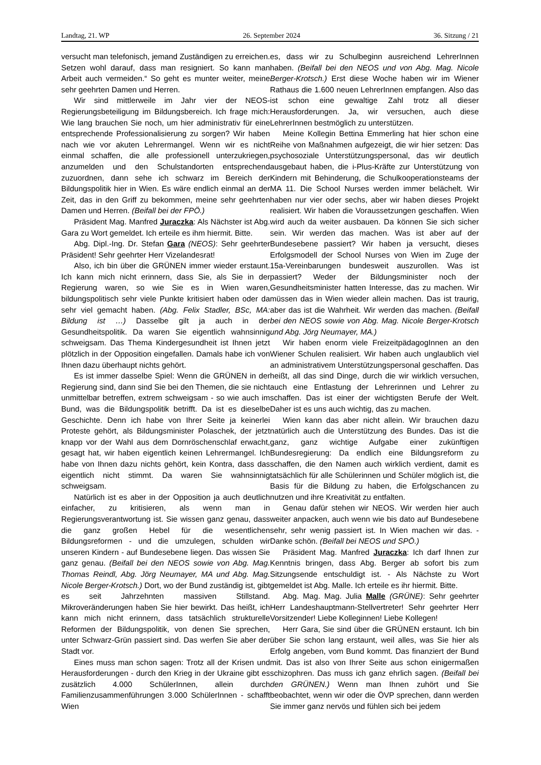Landtag, 21. WP 26. September 2024 36. Sitzung / 21
versucht man telefonisch, jemand Zuständigen zu erreichen. Setzen wohl darauf, dass man resigniert. So kann man Arbeit auch vermeiden.“ So geht es munter weiter, meine sehr geehrten Damen und Herren.
Wir sind mittlerweile im Jahr vier der NEOS-Regierungsbeteiligung im Bildungsbereich. Ich frage mich: Wie lang brauchen Sie noch, um hier administrativ für eine entsprechende Professionalisierung zu sorgen? Wir haben nach wie vor akuten Lehrermangel. Wenn wir es nicht einmal schaffen, die alle professionell unterzukriegen, anzumelden und den Schulstandorten entsprechend zuzuordnen, dann sehe ich schwarz im Bereich der Bildungspolitik hier in Wien. Es wäre endlich einmal an der Zeit, das in den Griff zu bekommen, meine sehr geehrten Damen und Herren. (Beifall bei der FPÖ.)
Präsident Mag. Manfred Juraczka: Als Nächster ist Abg. Gara zu Wort gemeldet. Ich erteile es ihm hiermit. Bitte.
Abg. Dipl.-Ing. Dr. Stefan Gara (NEOS): Sehr geehrter Präsident! Sehr geehrter Herr Vizelandesrat!
Also, ich bin über die GRÜNEN immer wieder erstaunt. Ich kann mich nicht erinnern, dass Sie, als Sie in der Regierung waren, so wie Sie es in Wien waren, bildungspolitisch sehr viele Punkte kritisiert haben oder da sehr viel gemacht haben. (Abg. Felix Stadler, BSc, MA: Bildung ist …) Dasselbe gilt ja auch in der Gesundheitspolitik. Da waren Sie eigentlich wahnsinnig schweigsam. Das Thema Kindergesundheit ist Ihnen jetzt plötzlich in der Opposition eingefallen. Damals habe ich von Ihnen dazu überhaupt nichts gehört.
Es ist immer dasselbe Spiel: Wenn die GRÜNEN in der Regierung sind, dann sind Sie bei den Themen, die sie nicht unmittelbar betreffen, extrem schweigsam - so wie auch im Bund, was die Bildungspolitik betrifft. Da ist es dieselbe Geschichte. Denn ich habe von Ihrer Seite ja keinerlei Proteste gehört, als Bildungsminister Polaschek, der jetzt knapp vor der Wahl aus dem Dornröschenschlaf erwacht, gesagt hat, wir haben eigentlich keinen Lehrermangel. Ich habe von Ihnen dazu nichts gehört, kein Kontra, dass das eigentlich nicht stimmt. Da waren Sie wahnsinnig schweigsam.
Natürlich ist es aber in der Opposition ja auch deutlich einfacher, zu kritisieren, als wenn man in Regierungsverantwortung ist. Sie wissen ganz genau, dass die ganz großen Hebel für die wesentlichen Bildungsreformen - und die umzulegen, schulden wir unseren Kindern - auf Bundesebene liegen. Das wissen Sie ganz genau. (Beifall bei den NEOS sowie von Abg. Mag. Thomas Reindl, Abg. Jörg Neumayer, MA und Abg. Mag. Nicole Berger-Krotsch.) Dort, wo der Bund zuständig ist, gibt es seit Jahrzehnten massiven Stillstand. Mikroveränderungen haben Sie hier bewirkt. Das heißt, ich kann mich nicht erinnern, dass tatsächlich strukturelle Reformen der Bildungspolitik, von denen Sie sprechen, unter Schwarz-Grün passiert sind. Das werfen Sie aber der Stadt vor.
Eines muss man schon sagen: Trotz all der Krisen und Herausforderungen - durch den Krieg in der Ukraine gibt es zusätzlich 4.000 SchülerInnen, allein durch Familienzusammenführungen 3.000 SchülerInnen - schafft Wien
es, dass wir zu Schulbeginn ausreichend LehrerInnen haben. (Beifall bei den NEOS und von Abg. Mag. Nicole Berger-Krotsch.) Erst diese Woche haben wir im Wiener Rathaus die 1.600 neuen LehrerInnen empfangen. Also das ist schon eine gewaltige Zahl trotz all dieser Herausforderungen. Ja, wir versuchen, auch diese LehrerInnen bestmöglich zu unterstützen.
Meine Kollegin Bettina Emmerling hat hier schon eine Reihe von Maßnahmen aufgezeigt, die wir hier setzen: Das psychosoziale Unterstützungspersonal, das wir deutlich ausgebaut haben, die i-Plus-Kräfte zur Unterstützung von Kindern mit Behinderung, die Schulkooperationsteams der MA 11. Die School Nurses werden immer belächelt. Wir haben nur vier oder sechs, aber wir haben dieses Projekt realisiert. Wir haben die Voraussetzungen geschaffen. Wien wird auch da weiter ausbauen. Da können Sie sich sicher sein. Wir werden das machen. Was ist aber auf der Bundesebene passiert? Wir haben ja versucht, dieses Erfolgsmodell der School Nurses von Wien im Zuge der 15a-Vereinbarungen bundesweit auszurollen. Was ist passiert? Weder der Bildungsminister noch der Gesundheitsminister hatten Interesse, das zu machen. Wir müssen das in Wien wieder allein machen. Das ist traurig, aber das ist die Wahrheit. Wir werden das machen. (Beifall bei den NEOS sowie von Abg. Mag. Nicole Berger-Krotsch und Abg. Jörg Neumayer, MA.)
Wir haben enorm viele FreizeitpädagogInnen an den Wiener Schulen realisiert. Wir haben auch unglaublich viel an administrativem Unterstützungspersonal geschaffen. Das heißt, all das sind Dinge, durch die wir wirklich versuchen, auch eine Entlastung der Lehrerinnen und Lehrer zu schaffen. Das ist einer der wichtigsten Berufe der Welt. Daher ist es uns auch wichtig, das zu machen.
Wien kann das aber nicht allein. Wir brauchen dazu natürlich auch die Unterstützung des Bundes. Das ist die ganz, ganz wichtige Aufgabe einer zukünftigen Bundesregierung: Da endlich eine Bildungsreform zu schaffen, die den Namen auch wirklich verdient, damit es tatsächlich für alle Schülerinnen und Schüler möglich ist, die Basis für die Bildung zu haben, die Erfolgschancen zu nutzen und ihre Kreativität zu entfalten.
Genau dafür stehen wir NEOS. Wir werden hier auch weiter anpacken, auch wenn wie bis dato auf Bundesebene sehr, sehr wenig passiert ist. In Wien machen wir das. - Danke schön. (Beifall bei NEOS und SPÖ.)
Präsident Mag. Manfred Juraczka: Ich darf Ihnen zur Kenntnis bringen, dass Abg. Berger ab sofort bis zum Sitzungsende entschuldigt ist. - Als Nächste zu Wort gemeldet ist Abg. Malle. Ich erteile es ihr hiermit. Bitte.
Abg. Mag. Mag. Julia Malle (GRÜNE): Sehr geehrter Herr Landeshauptmann-Stellvertreter! Sehr geehrter Herr Vorsitzender! Liebe Kolleginnen! Liebe Kollegen!
Herr Gara, Sie sind über die GRÜNEN erstaunt. Ich bin über Sie schon lang erstaunt, weil alles, was Sie hier als Erfolg angeben, vom Bund kommt. Das finanziert der Bund mit. Das ist also von Ihrer Seite aus schon einigermaßen schizophren. Das muss ich ganz ehrlich sagen. (Beifall bei den GRÜNEN.) Wenn man Ihnen zuhört und Sie beobachtet, wenn wir oder die ÖVP sprechen, dann werden Sie immer ganz nervös und fühlen sich bei jedem